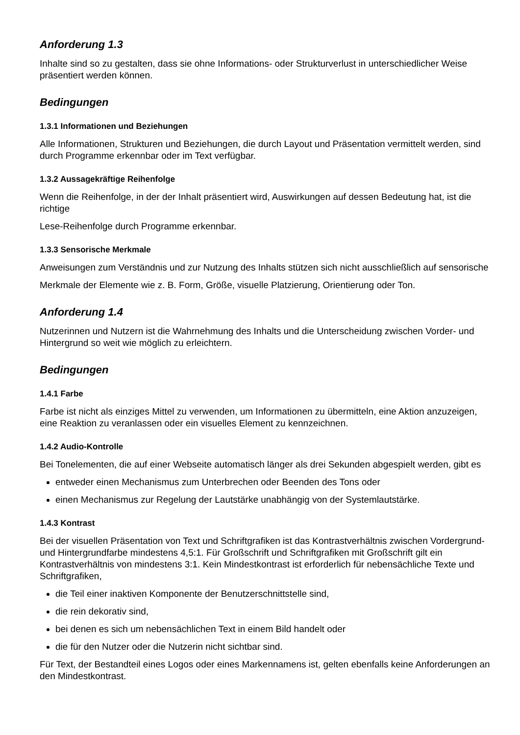Anforderung 1.3
Inhalte sind so zu gestalten, dass sie ohne Informations- oder Strukturverlust in unterschiedlicher Weise präsentiert werden können.
Bedingungen
1.3.1 Informationen und Beziehungen
Alle Informationen, Strukturen und Beziehungen, die durch Layout und Präsentation vermittelt werden, sind durch Programme erkennbar oder im Text verfügbar.
1.3.2 Aussagekräftige Reihenfolge
Wenn die Reihenfolge, in der der Inhalt präsentiert wird, Auswirkungen auf dessen Bedeutung hat, ist die richtige
Lese-Reihenfolge durch Programme erkennbar.
1.3.3 Sensorische Merkmale
Anweisungen zum Verständnis und zur Nutzung des Inhalts stützen sich nicht ausschließlich auf sensorische
Merkmale der Elemente wie z. B. Form, Größe, visuelle Platzierung, Orientierung oder Ton.
Anforderung 1.4
Nutzerinnen und Nutzern ist die Wahrnehmung des Inhalts und die Unterscheidung zwischen Vorder- und Hintergrund so weit wie möglich zu erleichtern.
Bedingungen
1.4.1 Farbe
Farbe ist nicht als einziges Mittel zu verwenden, um Informationen zu übermitteln, eine Aktion anzuzeigen, eine Reaktion zu veranlassen oder ein visuelles Element zu kennzeichnen.
1.4.2 Audio-Kontrolle
Bei Tonelementen, die auf einer Webseite automatisch länger als drei Sekunden abgespielt werden, gibt es
entweder einen Mechanismus zum Unterbrechen oder Beenden des Tons oder
einen Mechanismus zur Regelung der Lautstärke unabhängig von der Systemlautstärke.
1.4.3 Kontrast
Bei der visuellen Präsentation von Text und Schriftgrafiken ist das Kontrastverhältnis zwischen Vordergrund- und Hintergrundfarbe mindestens 4,5:1. Für Großschrift und Schriftgrafiken mit Großschrift gilt ein Kontrastverhältnis von mindestens 3:1. Kein Mindestkontrast ist erforderlich für nebensächliche Texte und Schriftgrafiken,
die Teil einer inaktiven Komponente der Benutzerschnittstelle sind,
die rein dekorativ sind,
bei denen es sich um nebensächlichen Text in einem Bild handelt oder
die für den Nutzer oder die Nutzerin nicht sichtbar sind.
Für Text, der Bestandteil eines Logos oder eines Markennamens ist, gelten ebenfalls keine Anforderungen an den Mindestkontrast.